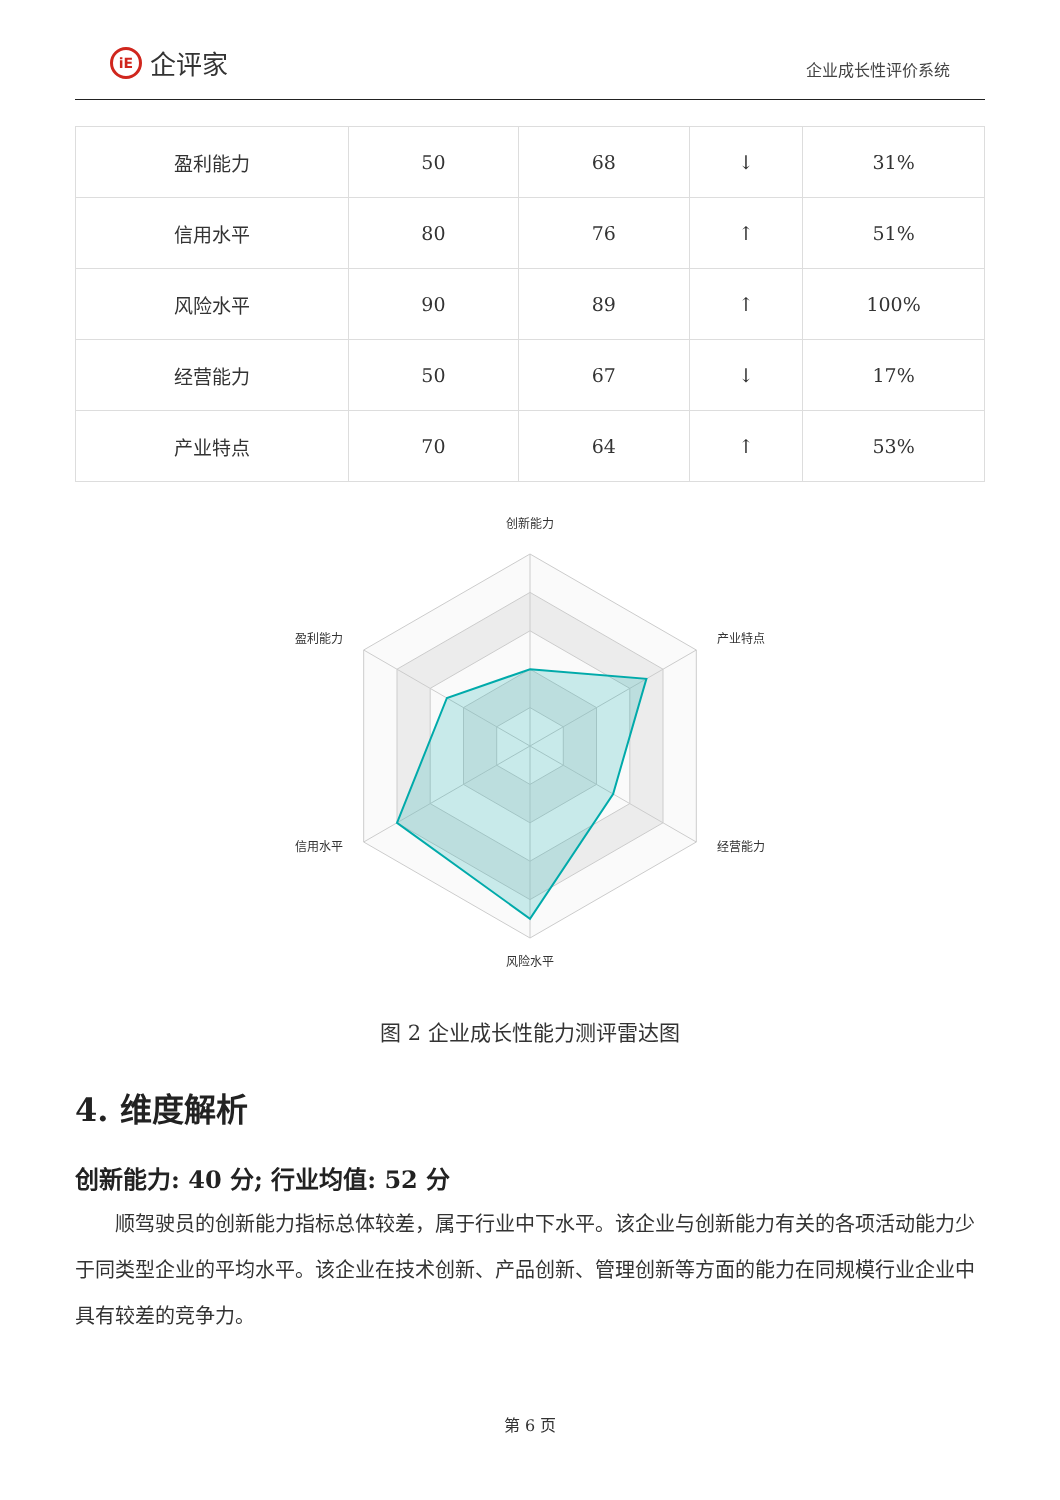iE 企评家
企业成长性评价系统
| 盈利能力 | 50 | 68 | ↓ | 31% |
| 信用水平 | 80 | 76 | ↑ | 51% |
| 风险水平 | 90 | 89 | ↑ | 100% |
| 经营能力 | 50 | 67 | ↓ | 17% |
| 产业特点 | 70 | 64 | ↑ | 53% |
创新能力
产业特点
经营能力
风险水平
信用水平
盈利能力
图 2 企业成长性能力测评雷达图
4. 维度解析
创新能力: 40 分; 行业均值: 52 分
顺驾驶员的创新能力指标总体较差，属于行业中下水平。该企业与创新能力有关的各项活动能力少于同类型企业的平均水平。该企业在技术创新、产品创新、管理创新等方面的能力在同规模行业企业中具有较差的竞争力。
第 6 页